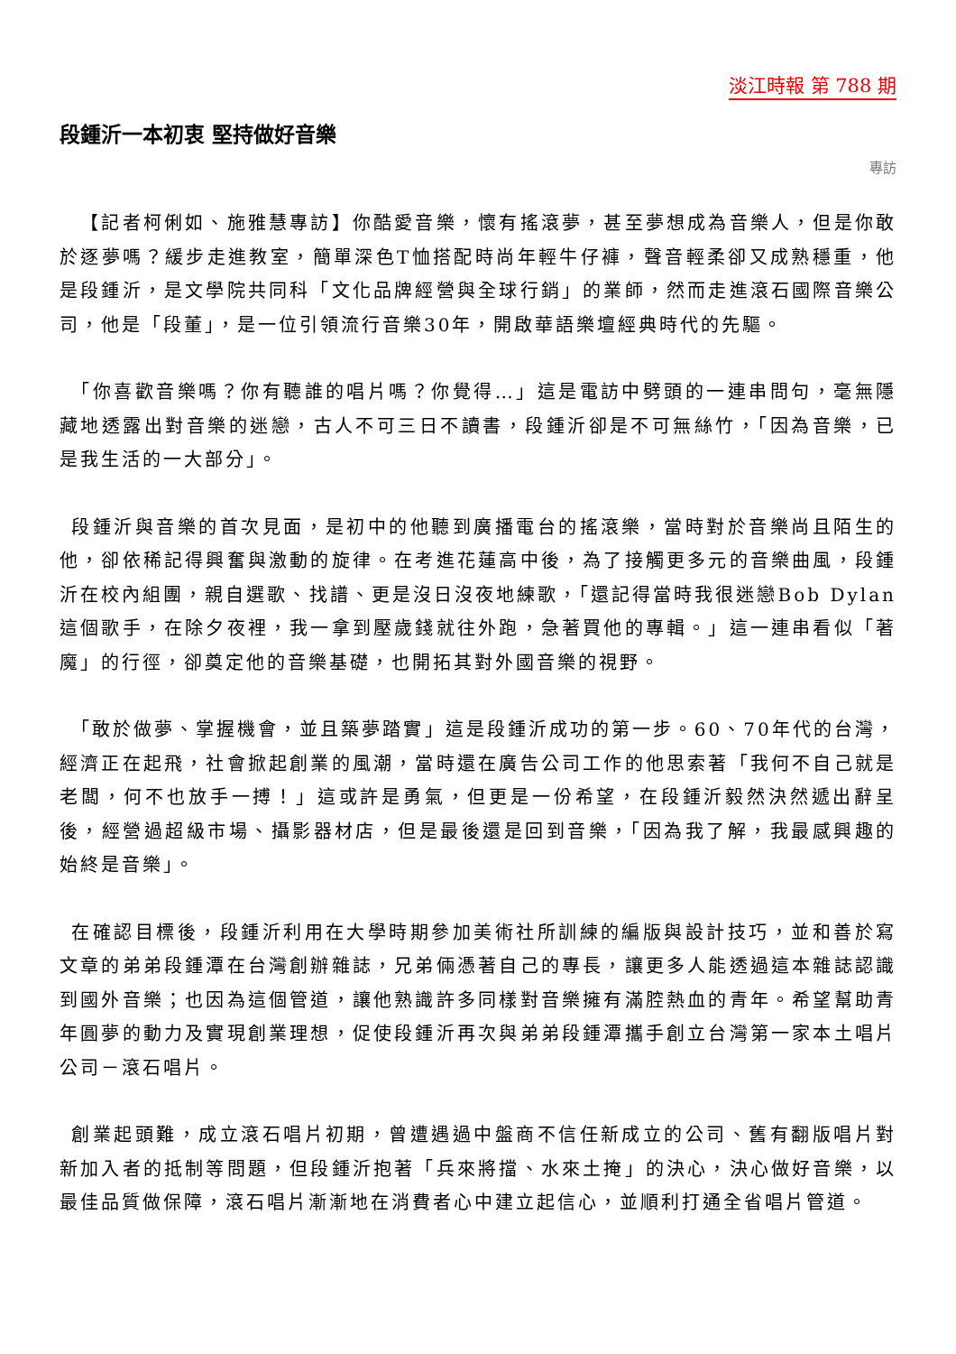淡江時報 第 788 期
段鍾沂一本初衷 堅持做好音樂
專訪
 【記者柯俐如、施雅慧專訪】你酷愛音樂，懷有搖滾夢，甚至夢想成為音樂人，但是你敢於逐夢嗎？緩步走進教室，簡單深色T恤搭配時尚年輕牛仔褲，聲音輕柔卻又成熟穩重，他是段鍾沂，是文學院共同科「文化品牌經營與全球行銷」的業師，然而走進滾石國際音樂公司，他是「段董」，是一位引領流行音樂30年，開啟華語樂壇經典時代的先驅。
 「你喜歡音樂嗎？你有聽誰的唱片嗎？你覺得…」這是電訪中劈頭的一連串問句，毫無隱藏地透露出對音樂的迷戀，古人不可三日不讀書，段鍾沂卻是不可無絲竹，「因為音樂，已是我生活的一大部分」。
 段鍾沂與音樂的首次見面，是初中的他聽到廣播電台的搖滾樂，當時對於音樂尚且陌生的他，卻依稀記得興奮與激動的旋律。在考進花蓮高中後，為了接觸更多元的音樂曲風，段鍾沂在校內組團，親自選歌、找譜、更是沒日沒夜地練歌，「還記得當時我很迷戀Bob Dylan這個歌手，在除夕夜裡，我一拿到壓歲錢就往外跑，急著買他的專輯。」這一連串看似「著魔」的行徑，卻奠定他的音樂基礎，也開拓其對外國音樂的視野。
 「敢於做夢、掌握機會，並且築夢踏實」這是段鍾沂成功的第一步。60、70年代的台灣，經濟正在起飛，社會掀起創業的風潮，當時還在廣告公司工作的他思索著「我何不自己就是老闆，何不也放手一搏！」這或許是勇氣，但更是一份希望，在段鍾沂毅然決然遞出辭呈後，經營過超級市場、攝影器材店，但是最後還是回到音樂，「因為我了解，我最感興趣的始終是音樂」。
 在確認目標後，段鍾沂利用在大學時期參加美術社所訓練的編版與設計技巧，並和善於寫文章的弟弟段鍾潭在台灣創辦雜誌，兄弟倆憑著自己的專長，讓更多人能透過這本雜誌認識到國外音樂；也因為這個管道，讓他熟識許多同樣對音樂擁有滿腔熱血的青年。希望幫助青年圓夢的動力及實現創業理想，促使段鍾沂再次與弟弟段鍾潭攜手創立台灣第一家本土唱片公司－滾石唱片。
 創業起頭難，成立滾石唱片初期，曾遭遇過中盤商不信任新成立的公司、舊有翻版唱片對新加入者的抵制等問題，但段鍾沂抱著「兵來將擋、水來土掩」的決心，決心做好音樂，以最佳品質做保障，滾石唱片漸漸地在消費者心中建立起信心，並順利打通全省唱片管道。